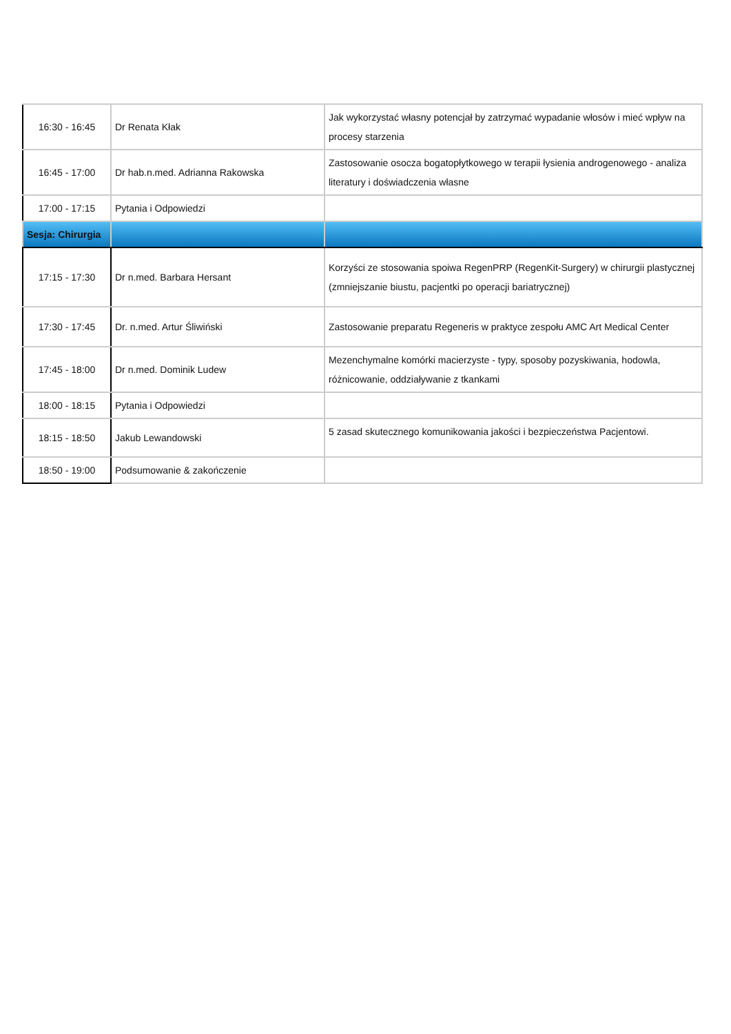| 16:30 - 16:45 | Dr Renata Kłak | Jak wykorzystać własny potencjał by zatrzymać wypadanie włosów i mieć wpływ na procesy starzenia |
| 16:45 - 17:00 | Dr hab.n.med. Adrianna Rakowska | Zastosowanie osocza bogatopłytkowego w terapii łysienia androgenowego - analiza literatury i doświadczenia własne |
| 17:00 - 17:15 | Pytania i Odpowiedzi | |
| Sesja: Chirurgia | | |
| 17:15 - 17:30 | Dr n.med. Barbara Hersant | Korzyści ze stosowania spoiwa RegenPRP (RegenKit-Surgery) w chirurgii plastycznej (zmniejszanie biustu, pacjentki po operacji bariatrycznej) |
| 17:30 - 17:45 | Dr. n.med. Artur Śliwiński | Zastosowanie preparatu Regeneris w praktyce zespołu AMC Art Medical Center |
| 17:45 - 18:00 | Dr n.med. Dominik Ludew | Mezenchymalne komórki macierzyste - typy, sposoby pozyskiwania, hodowla, różnicowanie, oddziaływanie z tkankami |
| 18:00 - 18:15 | Pytania i Odpowiedzi | |
| 18:15 - 18:50 | Jakub Lewandowski | 5 zasad skutecznego komunikowania jakości i bezpieczeństwa Pacjentowi. |
| 18:50 - 19:00 | Podsumowanie & zakończenie | |